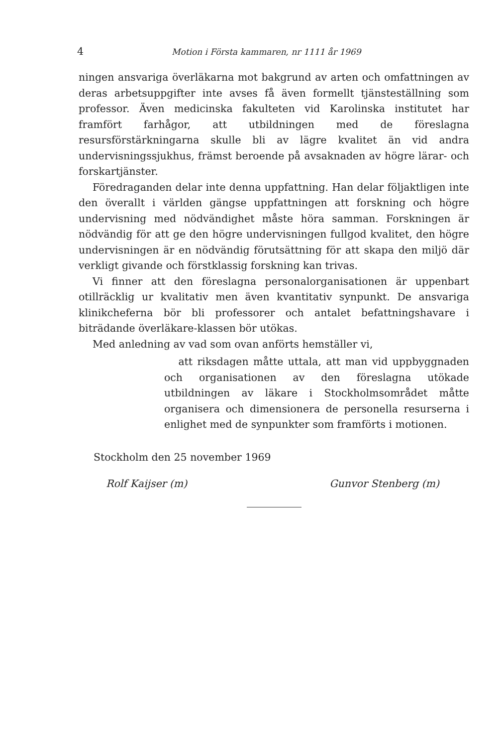4 Motion i Första kammaren, nr 1111 år 1969
ningen ansvariga överläkarna mot bakgrund av arten och omfattningen av deras arbetsuppgifter inte avses få även formellt tjänsteställning som professor. Även medicinska fakulteten vid Karolinska institutet har framfört farhågor, att utbildningen med de föreslagna resursförstärkningarna skulle bli av lägre kvalitet än vid andra undervisningssjukhus, främst beroende på avsaknaden av högre lärar- och forskartjänster.
Föredraganden delar inte denna uppfattning. Han delar följaktligen inte den överallt i världen gängse uppfattningen att forskning och högre undervisning med nödvändighet måste höra samman. Forskningen är nödvändig för att ge den högre undervisningen fullgod kvalitet, den högre undervisningen är en nödvändig förutsättning för att skapa den miljö där verkligt givande och förstklassig forskning kan trivas.
Vi finner att den föreslagna personalorganisationen är uppenbart otillräcklig ur kvalitativ men även kvantitativ synpunkt. De ansvariga klinikcheferna bör bli professorer och antalet befattningshavare i biträdande överläkare-klassen bör utökas.
Med anledning av vad som ovan anförts hemställer vi,
att riksdagen måtte uttala, att man vid uppbyggnaden och organisationen av den föreslagna utökade utbildningen av läkare i Stockholmsområdet måtte organisera och dimensionera de personella resurserna i enlighet med de synpunkter som framförts i motionen.
Stockholm den 25 november 1969
Rolf Kaijser (m) Gunvor Stenberg (m)